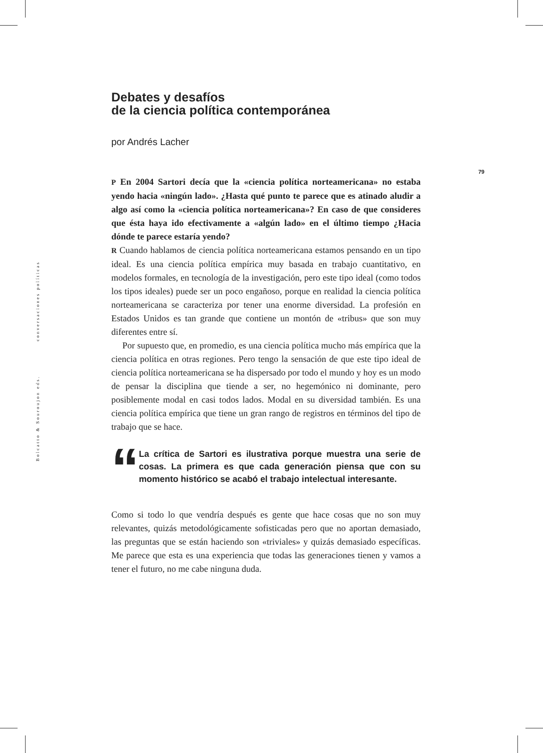Bolcatto & Souroujon eds. conversaciones políticas
79
Debates y desafíos
de la ciencia política contemporánea
por Andrés Lacher
P En 2004 Sartori decía que la «ciencia política norteamericana» no estaba yendo hacia «ningún lado». ¿Hasta qué punto te parece que es atinado aludir a algo así como la «ciencia política norteamericana»? En caso de que consideres que ésta haya ido efectivamente a «algún lado» en el último tiempo ¿Hacia dónde te parece estaría yendo?
R Cuando hablamos de ciencia política norteamericana estamos pensando en un tipo ideal. Es una ciencia política empírica muy basada en trabajo cuantitativo, en modelos formales, en tecnología de la investigación, pero este tipo ideal (como todos los tipos ideales) puede ser un poco engañoso, porque en realidad la ciencia política norteamericana se caracteriza por tener una enorme diversidad. La profesión en Estados Unidos es tan grande que contiene un montón de «tribus» que son muy diferentes entre sí.
Por supuesto que, en promedio, es una ciencia política mucho más empírica que la ciencia política en otras regiones. Pero tengo la sensación de que este tipo ideal de ciencia política norteamericana se ha dispersado por todo el mundo y hoy es un modo de pensar la disciplina que tiende a ser, no hegemónico ni dominante, pero posiblemente modal en casi todos lados. Modal en su diversidad también. Es una ciencia política empírica que tiene un gran rango de registros en términos del tipo de trabajo que se hace.
“
La crítica de Sartori es ilustrativa porque muestra una serie de cosas. La primera es que cada generación piensa que con su momento histórico se acabó el trabajo intelectual interesante.
Como si todo lo que vendría después es gente que hace cosas que no son muy relevantes, quizás metodológicamente sofisticadas pero que no aportan demasiado, las preguntas que se están haciendo son «triviales» y quizás demasiado específicas. Me parece que esta es una experiencia que todas las generaciones tienen y vamos a tener el futuro, no me cabe ninguna duda.